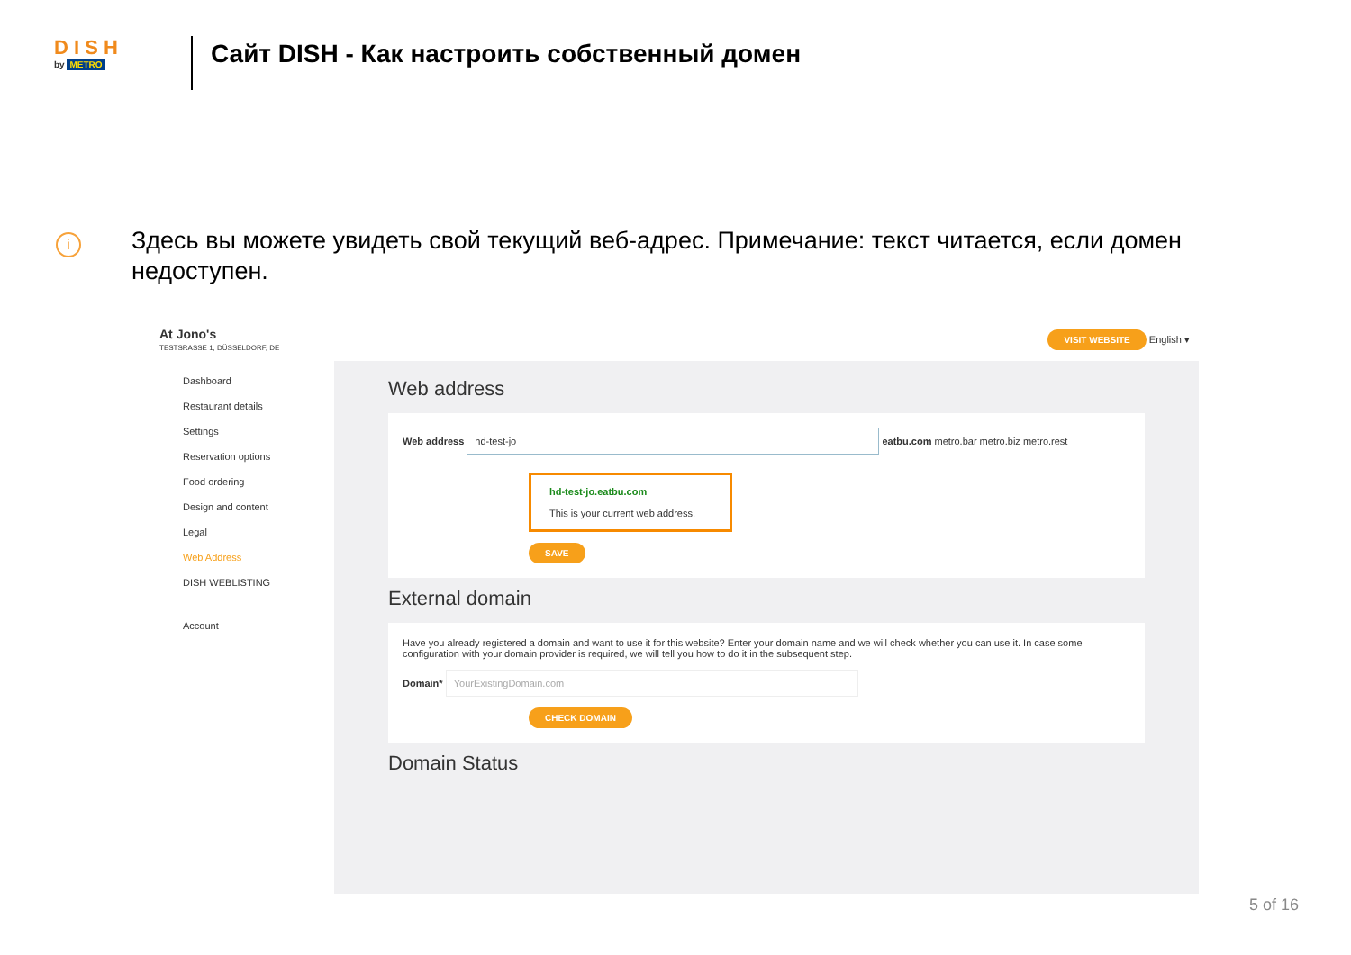D I S H
by METRO
Сайт DISH - Как настроить собственный домен
i
Здесь вы можете увидеть свой текущий веб-адрес. Примечание: текст читается, если домен недоступен.
At Jono's
TESTSRASSE 1, DÜSSELDORF, DE
VISIT WEBSITE English ▾
Dashboard
Restaurant details
Settings
Reservation options
Food ordering
Design and content
Legal
Web Address
DISH WEBLISTING
Account
Web address
Web address hd-test-jo eatbu.com metro.bar metro.biz metro.rest
hd-test-jo.eatbu.com
This is your current web address.
SAVE
External domain
Have you already registered a domain and want to use it for this website? Enter your domain name and we will check whether you can use it. In case some configuration with your domain provider is required, we will tell you how to do it in the subsequent step.
Domain* YourExistingDomain.com
CHECK DOMAIN
Domain Status
5 of 16